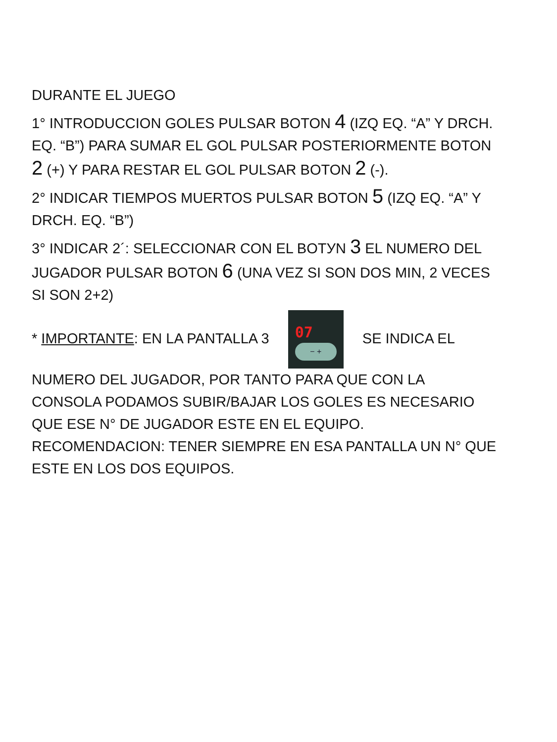DURANTE EL JUEGO
1° INTRODUCCION GOLES PULSAR BOTON 4 (IZQ EQ. “A” Y DRCH. EQ. “B”) PARA SUMAR EL GOL PULSAR POSTERIORMENTE BOTON 2 (+) Y PARA RESTAR EL GOL PULSAR BOTON 2 (-).
2° INDICAR TIEMPOS MUERTOS PULSAR BOTON 5 (IZQ EQ. “A” Y DRCH. EQ. “B”)
3° INDICAR 2´: SELECCIONAR CON EL BOTУN 3 EL NUMERO DEL JUGADOR PULSAR BOTON 6 (UNA VEZ SI SON DOS MIN, 2 VECES SI SON 2+2)
* IMPORTANTE: EN LA PANTALLA 3 07 − + SE INDICA EL NUMERO DEL JUGADOR, POR TANTO PARA QUE CON LA CONSOLA PODAMOS SUBIR/BAJAR LOS GOLES ES NECESARIO QUE ESE N° DE JUGADOR ESTE EN EL EQUIPO. RECOMENDACION: TENER SIEMPRE EN ESA PANTALLA UN N° QUE ESTE EN LOS DOS EQUIPOS.